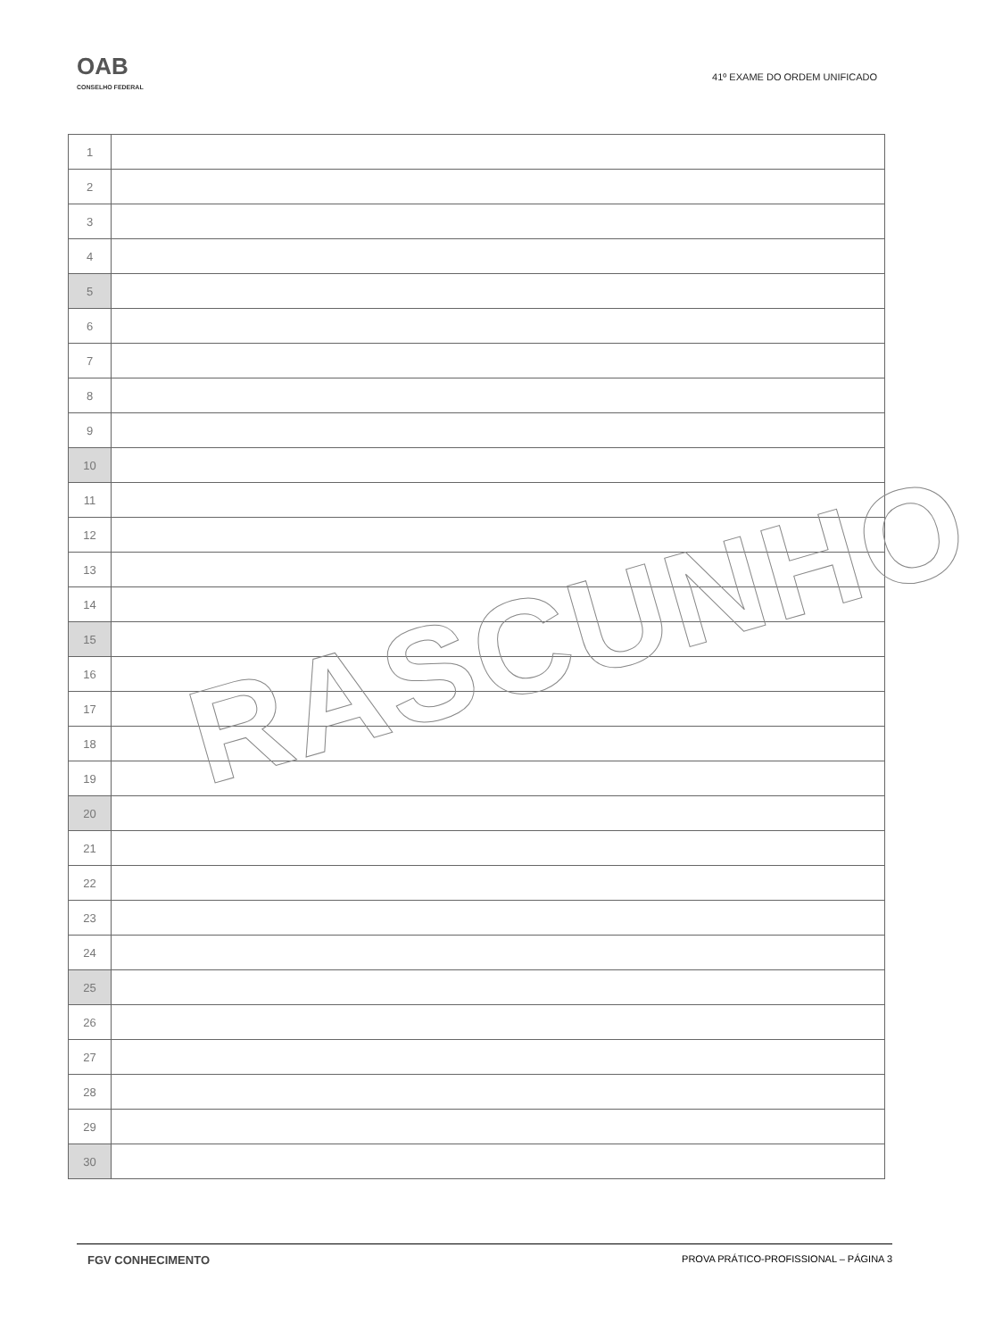OAB
CONSELHO FEDERAL
41º EXAME DO ORDEM UNIFICADO
| 1 | |
| 2 | |
| 3 | |
| 4 | |
| 5 | |
| 6 | |
| 7 | |
| 8 | |
| 9 | |
| 10 | |
| 11 | |
| 12 | |
| 13 | |
| 14 | |
| 15 | |
| 16 | |
| 17 | |
| 18 | |
| 19 | |
| 20 | |
| 21 | |
| 22 | |
| 23 | |
| 24 | |
| 25 | |
| 26 | |
| 27 | |
| 28 | |
| 29 | |
| 30 | |
RASCUNHO
FGV CONHECIMENTO PROVA PRÁTICO-PROFISSIONAL – PÁGINA 3